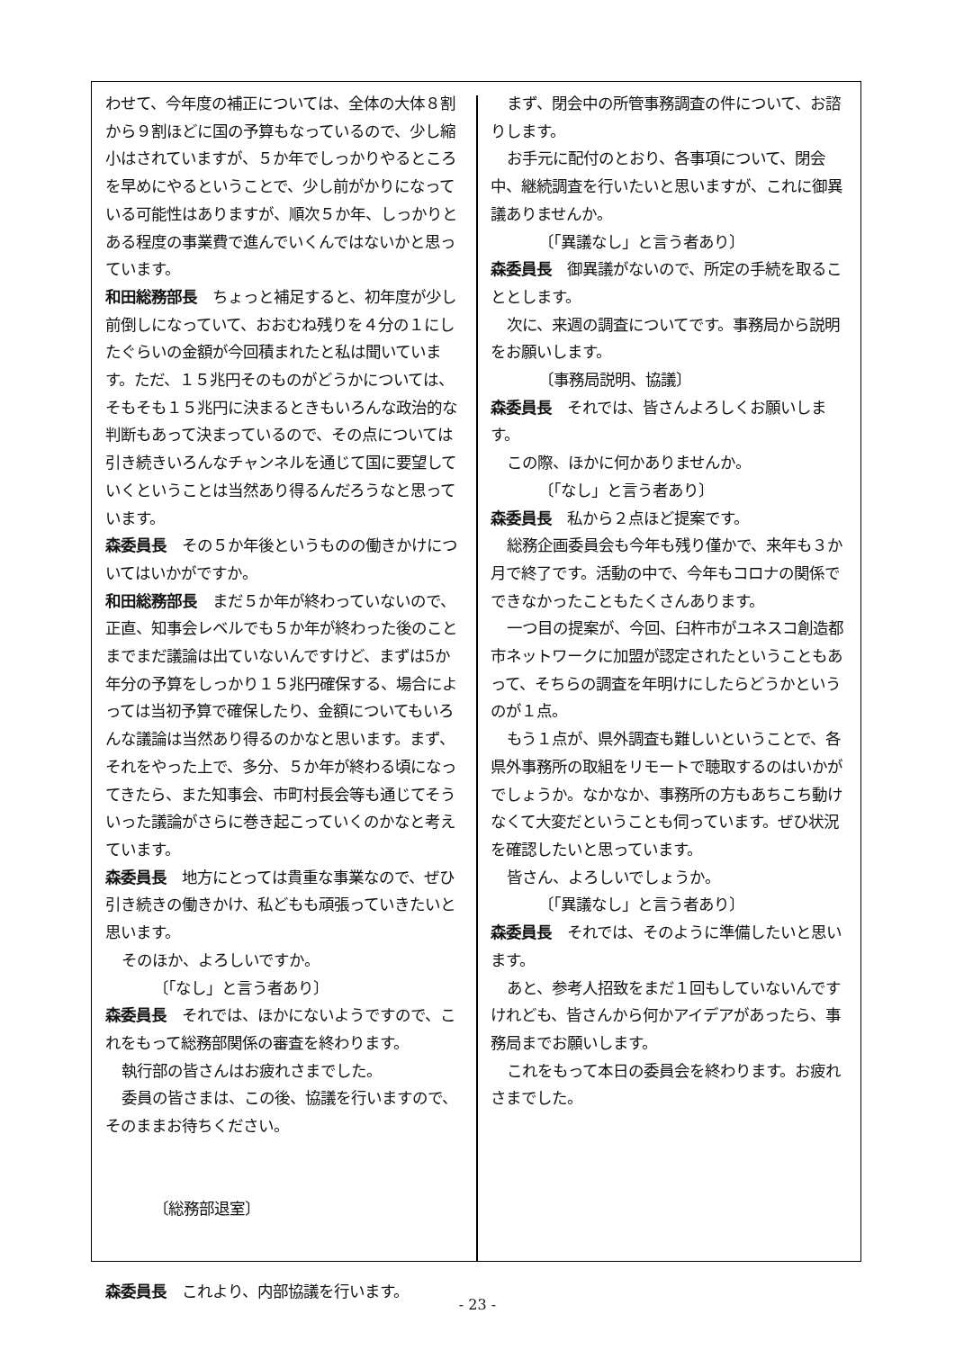わせて、今年度の補正については、全体の大体８割から９割ほどに国の予算もなっているので、少し縮小はされていますが、５か年でしっかりやるところを早めにやるということで、少し前がかりになっている可能性はありますが、順次５か年、しっかりとある程度の事業費で進んでいくんではないかと思っています。
和田総務部長　ちょっと補足すると、初年度が少し前倒しになっていて、おおむね残りを４分の１にしたぐらいの金額が今回積まれたと私は聞いています。ただ、１５兆円そのものがどうかについては、そもそも１５兆円に決まるときもいろんな政治的な判断もあって決まっているので、その点については引き続きいろんなチャンネルを通じて国に要望していくということは当然あり得るんだろうなと思っています。
森委員長　その５か年後というものの働きかけについてはいかがですか。
和田総務部長　まだ５か年が終わっていないので、正直、知事会レベルでも５か年が終わった後のことまでまだ議論は出ていないんですけど、まずは5か年分の予算をしっかり１５兆円確保する、場合によっては当初予算で確保したり、金額についてもいろんな議論は当然あり得るのかなと思います。まず、それをやった上で、多分、５か年が終わる頃になってきたら、また知事会、市町村長会等も通じてそういった議論がさらに巻き起こっていくのかなと考えています。
森委員長　地方にとっては貴重な事業なので、ぜひ引き続きの働きかけ、私どもも頑張っていきたいと思います。
そのほか、よろしいですか。
〔「なし」と言う者あり〕
森委員長　それでは、ほかにないようですので、これをもって総務部関係の審査を終わります。
執行部の皆さんはお疲れさまでした。
委員の皆さまは、この後、協議を行いますので、そのままお待ちください。
〔総務部退室〕
森委員長　これより、内部協議を行います。
まず、閉会中の所管事務調査の件について、お諮りします。
お手元に配付のとおり、各事項について、閉会中、継続調査を行いたいと思いますが、これに御異議ありませんか。
〔「異議なし」と言う者あり〕
森委員長　御異議がないので、所定の手続を取ることとします。
次に、来週の調査についてです。事務局から説明をお願いします。
〔事務局説明、協議〕
森委員長　それでは、皆さんよろしくお願いします。
この際、ほかに何かありませんか。
〔「なし」と言う者あり〕
森委員長　私から２点ほど提案です。
総務企画委員会も今年も残り僅かで、来年も３か月で終了です。活動の中で、今年もコロナの関係でできなかったこともたくさんあります。
一つ目の提案が、今回、臼杵市がユネスコ創造都市ネットワークに加盟が認定されたということもあって、そちらの調査を年明けにしたらどうかというのが１点。
もう１点が、県外調査も難しいということで、各県外事務所の取組をリモートで聴取するのはいかがでしょうか。なかなか、事務所の方もあちこち動けなくて大変だということも伺っています。ぜひ状況を確認したいと思っています。
皆さん、よろしいでしょうか。
〔「異議なし」と言う者あり〕
森委員長　それでは、そのように準備したいと思います。
あと、参考人招致をまだ１回もしていないんですけれども、皆さんから何かアイデアがあったら、事務局までお願いします。
これをもって本日の委員会を終わります。お疲れさまでした。
- 23 -